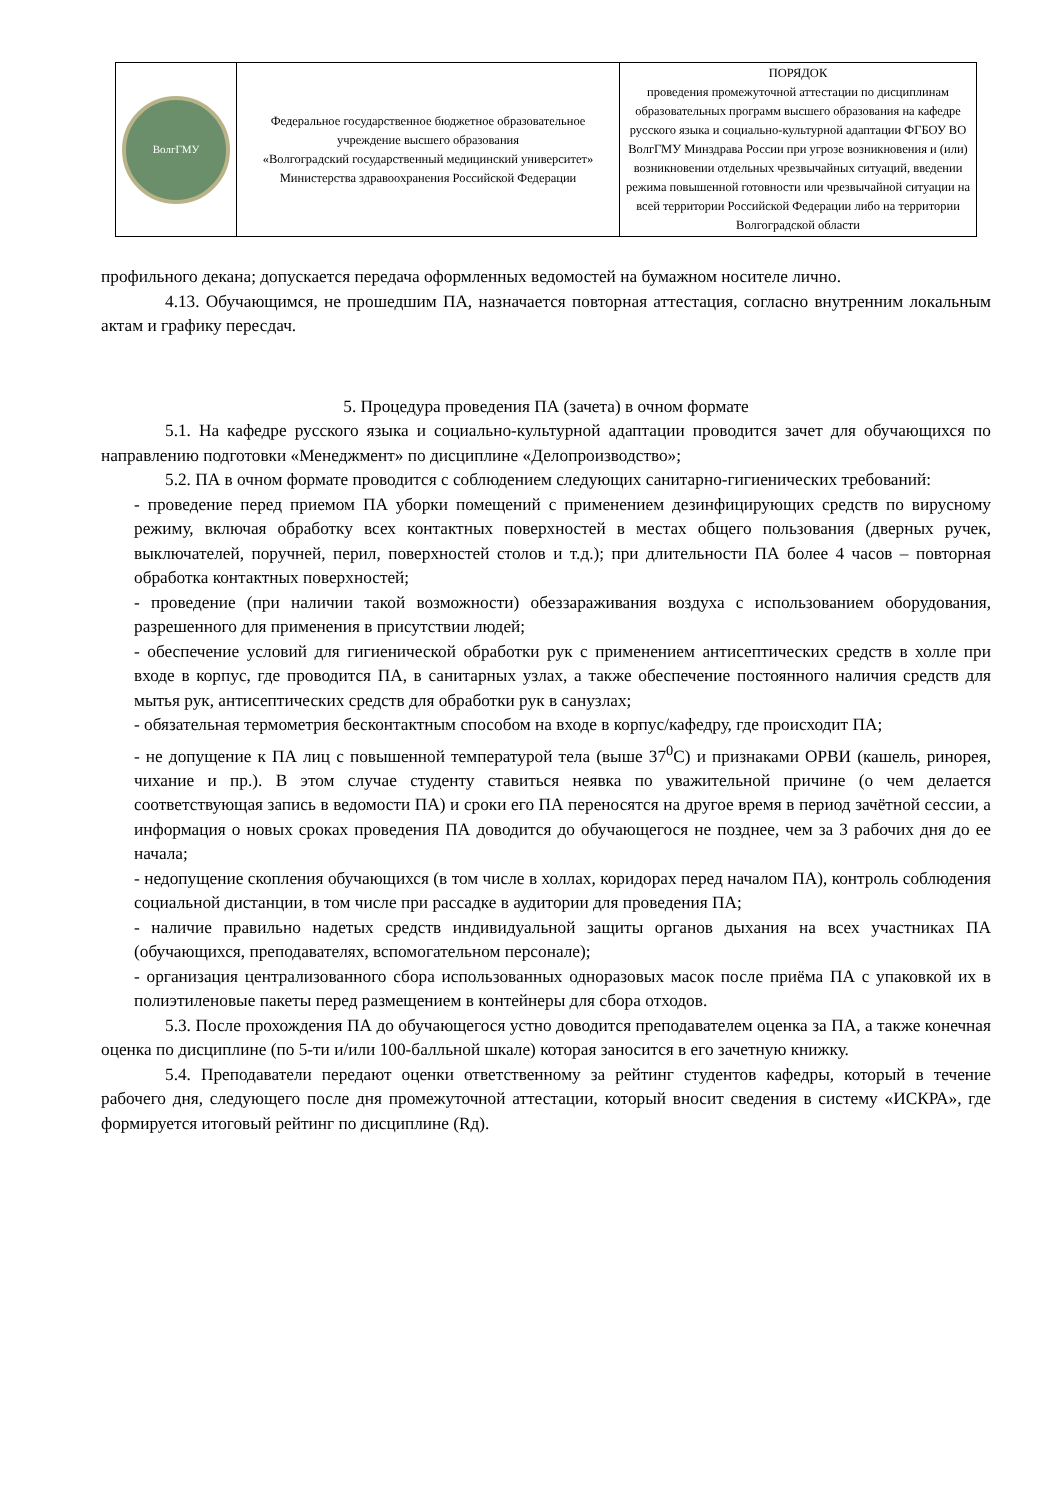| ВолгГМУ | Федеральное государственное бюджетное образовательное учреждение высшего образования «Волгоградский государственный медицинский университет» Министерства здравоохранения Российской Федерации | ПОРЯДОК проведения промежуточной аттестации по дисциплинам образовательных программ высшего образования на кафедре русского языка и социально-культурной адаптации ФГБОУ ВО ВолгГМУ Минздрава России при угрозе возникновения и (или) возникновении отдельных чрезвычайных ситуаций, введении режима повышенной готовности или чрезвычайной ситуации на всей территории Российской Федерации либо на территории Волгоградской области |
профильного декана; допускается передача оформленных ведомостей на бумажном носителе лично.
4.13. Обучающимся, не прошедшим ПА, назначается повторная аттестация, согласно внутренним локальным актам и графику пересдач.
5. Процедура проведения ПА (зачета) в очном формате
5.1. На кафедре русского языка и социально-культурной адаптации проводится зачет для обучающихся по направлению подготовки «Менеджмент» по дисциплине «Делопроизводство»;
5.2. ПА в очном формате проводится с соблюдением следующих санитарно-гигиенических требований:
- проведение перед приемом ПА уборки помещений с применением дезинфицирующих средств по вирусному режиму, включая обработку всех контактных поверхностей в местах общего пользования (дверных ручек, выключателей, поручней, перил, поверхностей столов и т.д.); при длительности ПА более 4 часов – повторная обработка контактных поверхностей;
- проведение (при наличии такой возможности) обеззараживания воздуха с использованием оборудования, разрешенного для применения в присутствии людей;
- обеспечение условий для гигиенической обработки рук с применением антисептических средств в холле при входе в корпус, где проводится ПА, в санитарных узлах, а также обеспечение постоянного наличия средств для мытья рук, антисептических средств для обработки рук в санузлах;
- обязательная термометрия бесконтактным способом на входе в корпус/кафедру, где происходит ПА;
- не допущение к ПА лиц с повышенной температурой тела (выше 37<sup>0</sup>С) и признаками ОРВИ (кашель, ринорея, чихание и пр.). В этом случае студенту ставиться неявка по уважительной причине (о чем делается соответствующая запись в ведомости ПА) и сроки его ПА переносятся на другое время в период зачётной сессии, а информация о новых сроках проведения ПА доводится до обучающегося не позднее, чем за 3 рабочих дня до ее начала;
- недопущение скопления обучающихся (в том числе в холлах, коридорах перед началом ПА), контроль соблюдения социальной дистанции, в том числе при рассадке в аудитории для проведения ПА;
- наличие правильно надетых средств индивидуальной защиты органов дыхания на всех участниках ПА (обучающихся, преподавателях, вспомогательном персонале);
- организация централизованного сбора использованных одноразовых масок после приёма ПА с упаковкой их в полиэтиленовые пакеты перед размещением в контейнеры для сбора отходов.
5.3. После прохождения ПА до обучающегося устно доводится преподавателем оценка за ПА, а также конечная оценка по дисциплине (по 5-ти и/или 100-балльной шкале) которая заносится в его зачетную книжку.
5.4. Преподаватели передают оценки ответственному за рейтинг студентов кафедры, который в течение рабочего дня, следующего после дня промежуточной аттестации, который вносит сведения в систему «ИСКРА», где формируется итоговый рейтинг по дисциплине (Rд).